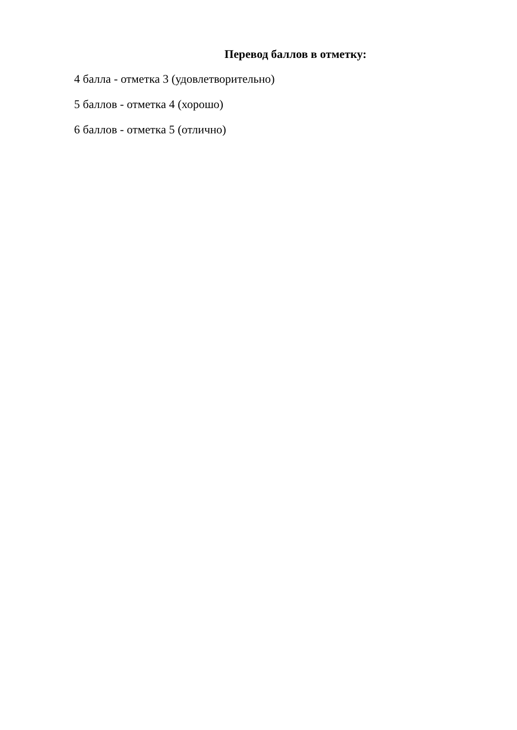Перевод баллов в отметку:
4 балла - отметка 3 (удовлетворительно)
5 баллов - отметка 4 (хорошо)
6 баллов - отметка 5 (отлично)